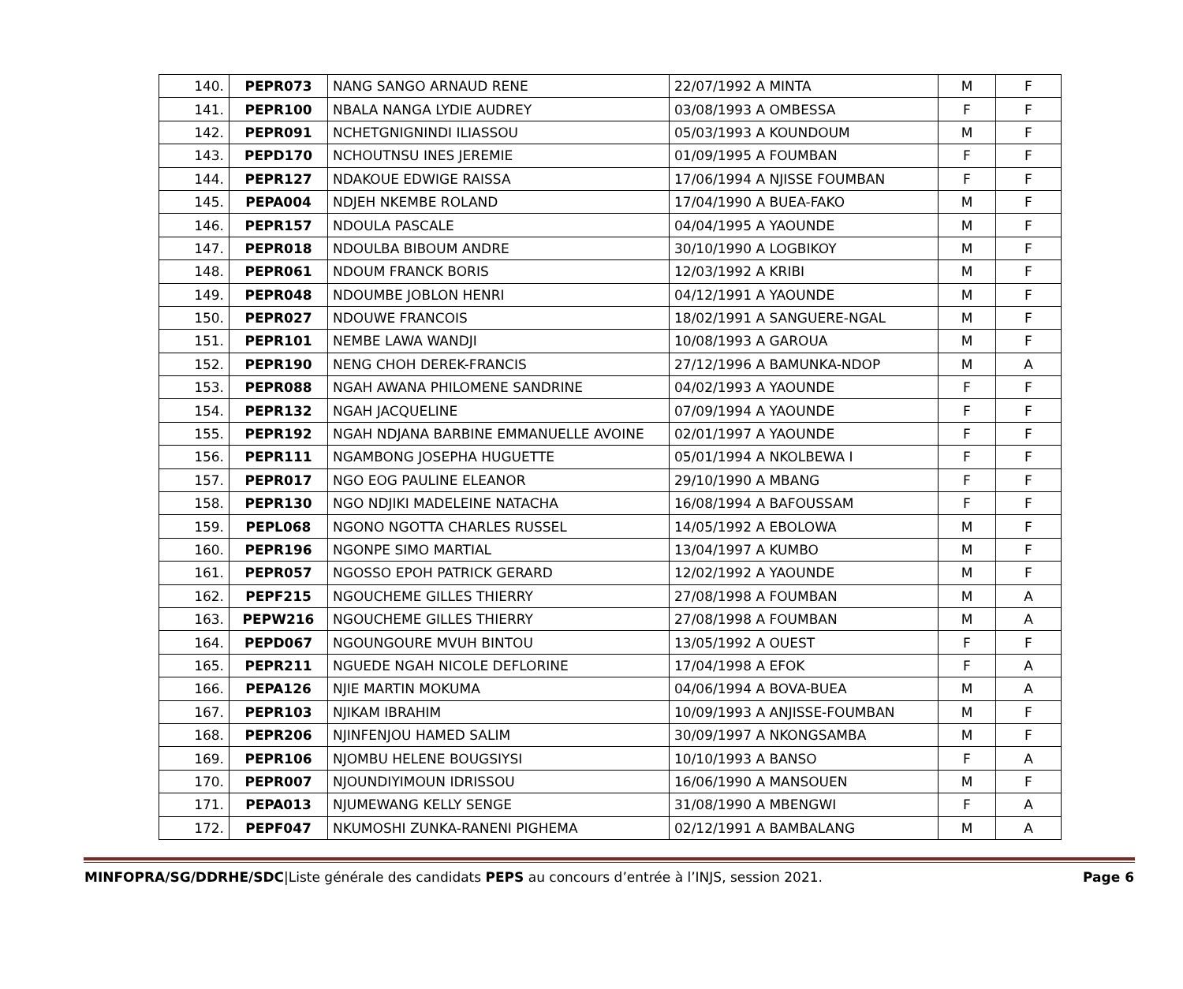| 140. | PEPR073 | NANG SANGO ARNAUD RENE | 22/07/1992 A MINTA | M | F |
| 141. | PEPR100 | NBALA NANGA LYDIE AUDREY | 03/08/1993 A OMBESSA | F | F |
| 142. | PEPR091 | NCHETGNIGNINDI ILIASSOU | 05/03/1993 A KOUNDOUM | M | F |
| 143. | PEPD170 | NCHOUTNSU INES JEREMIE | 01/09/1995 A FOUMBAN | F | F |
| 144. | PEPR127 | NDAKOUE EDWIGE RAISSA | 17/06/1994 A NJISSE FOUMBAN | F | F |
| 145. | PEPA004 | NDJEH NKEMBE ROLAND | 17/04/1990 A BUEA-FAKO | M | F |
| 146. | PEPR157 | NDOULA PASCALE | 04/04/1995 A YAOUNDE | M | F |
| 147. | PEPR018 | NDOULBA BIBOUM ANDRE | 30/10/1990 A LOGBIKOY | M | F |
| 148. | PEPR061 | NDOUM FRANCK BORIS | 12/03/1992 A KRIBI | M | F |
| 149. | PEPR048 | NDOUMBE JOBLON HENRI | 04/12/1991 A YAOUNDE | M | F |
| 150. | PEPR027 | NDOUWE FRANCOIS | 18/02/1991 A SANGUERE-NGAL | M | F |
| 151. | PEPR101 | NEMBE LAWA WANDJI | 10/08/1993 A GAROUA | M | F |
| 152. | PEPR190 | NENG CHOH DEREK-FRANCIS | 27/12/1996 A BAMUNKA-NDOP | M | A |
| 153. | PEPR088 | NGAH AWANA PHILOMENE SANDRINE | 04/02/1993 A YAOUNDE | F | F |
| 154. | PEPR132 | NGAH JACQUELINE | 07/09/1994 A YAOUNDE | F | F |
| 155. | PEPR192 | NGAH NDJANA BARBINE EMMANUELLE AVOINE | 02/01/1997 A YAOUNDE | F | F |
| 156. | PEPR111 | NGAMBONG JOSEPHA HUGUETTE | 05/01/1994 A NKOLBEWA I | F | F |
| 157. | PEPR017 | NGO EOG PAULINE ELEANOR | 29/10/1990 A MBANG | F | F |
| 158. | PEPR130 | NGO NDJIKI MADELEINE NATACHA | 16/08/1994 A BAFOUSSAM | F | F |
| 159. | PEPL068 | NGONO NGOTTA CHARLES RUSSEL | 14/05/1992 A EBOLOWA | M | F |
| 160. | PEPR196 | NGONPE SIMO MARTIAL | 13/04/1997 A KUMBO | M | F |
| 161. | PEPR057 | NGOSSO EPOH PATRICK GERARD | 12/02/1992 A YAOUNDE | M | F |
| 162. | PEPF215 | NGOUCHEME GILLES THIERRY | 27/08/1998 A FOUMBAN | M | A |
| 163. | PEPW216 | NGOUCHEME GILLES THIERRY | 27/08/1998 A FOUMBAN | M | A |
| 164. | PEPD067 | NGOUNGOURE MVUH BINTOU | 13/05/1992 A OUEST | F | F |
| 165. | PEPR211 | NGUEDE NGAH NICOLE DEFLORINE | 17/04/1998 A EFOK | F | A |
| 166. | PEPA126 | NJIE MARTIN MOKUMA | 04/06/1994 A BOVA-BUEA | M | A |
| 167. | PEPR103 | NJIKAM IBRAHIM | 10/09/1993 A ANJISSE-FOUMBAN | M | F |
| 168. | PEPR206 | NJINFENJOU HAMED SALIM | 30/09/1997 A NKONGSAMBA | M | F |
| 169. | PEPR106 | NJOMBU HELENE BOUGSIYSI | 10/10/1993 A BANSO | F | A |
| 170. | PEPR007 | NJOUNDIYIMOUN IDRISSOU | 16/06/1990 A MANSOUEN | M | F |
| 171. | PEPA013 | NJUMEWANG KELLY SENGE | 31/08/1990 A MBENGWI | F | A |
| 172. | PEPF047 | NKUMOSHI ZUNKA-RANENI PIGHEMA | 02/12/1991 A BAMBALANG | M | A |
MINFOPRA/SG/DDRHE/SDC|Liste générale des candidats PEPS au concours d’entrée à l’INJS, session 2021. Page 6